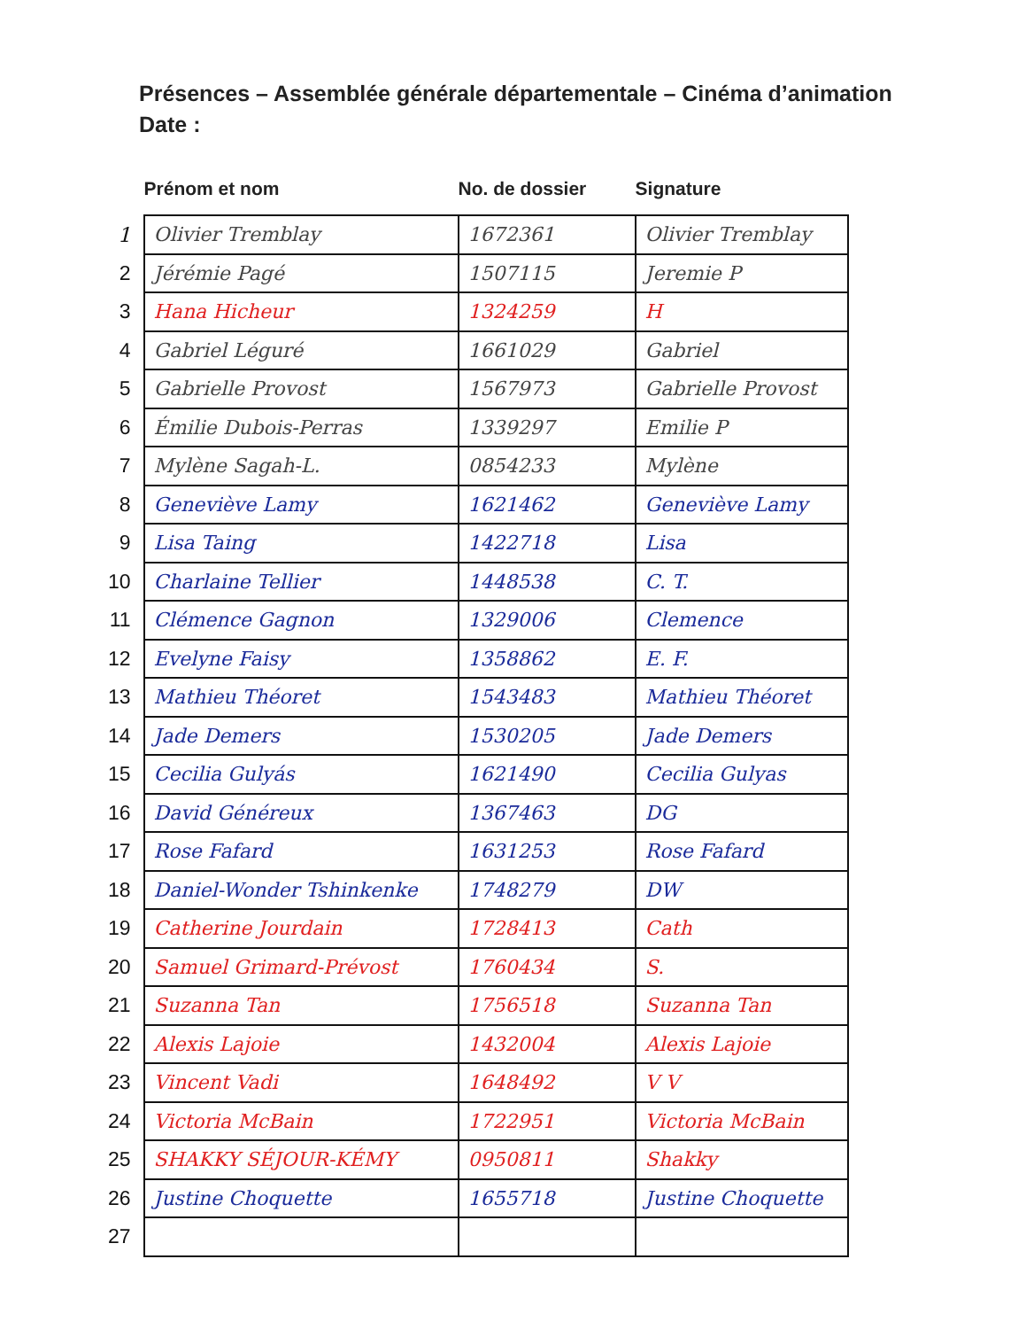Présences – Assemblée générale départementale – Cinéma d’animation
Date :
| | Prénom et nom | No. de dossier | Signature |
| --- | --- | --- | --- |
| 1 | Olivier Tremblay | 1672361 | Olivier Tremblay |
| 2 | Jérémie Pagé | 1507115 | Jeremie P |
| 3 | Hana Hicheur | 1324259 | H |
| 4 | Gabriel Léguré | 1661029 | Gabriel |
| 5 | Gabrielle Provost | 1567973 | Gabrielle Provost |
| 6 | Émilie Dubois-Perras | 1339297 | Emilie P |
| 7 | Mylène Sagah-L. | 0854233 | Mylène |
| 8 | Geneviève Lamy | 1621462 | Geneviève Lamy |
| 9 | Lisa Taing | 1422718 | Lisa |
| 10 | Charlaine Tellier | 1448538 | C. T. |
| 11 | Clémence Gagnon | 1329006 | Clemence |
| 12 | Evelyne Faisy | 1358862 | E. F. |
| 13 | Mathieu Théoret | 1543483 | Mathieu Théoret |
| 14 | Jade Demers | 1530205 | Jade Demers |
| 15 | Cecilia Gulyás | 1621490 | Cecilia Gulyas |
| 16 | David Généreux | 1367463 | DG |
| 17 | Rose Fafard | 1631253 | Rose Fafard |
| 18 | Daniel-Wonder Tshinkenke | 1748279 | DW |
| 19 | Catherine Jourdain | 1728413 | Cath |
| 20 | Samuel Grimard-Prévost | 1760434 | S. |
| 21 | Suzanna Tan | 1756518 | Suzanna Tan |
| 22 | Alexis Lajoie | 1432004 | Alexis Lajoie |
| 23 | Vincent Vadi | 1648492 | V V |
| 24 | Victoria McBain | 1722951 | Victoria McBain |
| 25 | SHAKKY SÉJOUR-KÉMY | 0950811 | Shakky |
| 26 | Justine Choquette | 1655718 | Justine Choquette |
| 27 | | | |